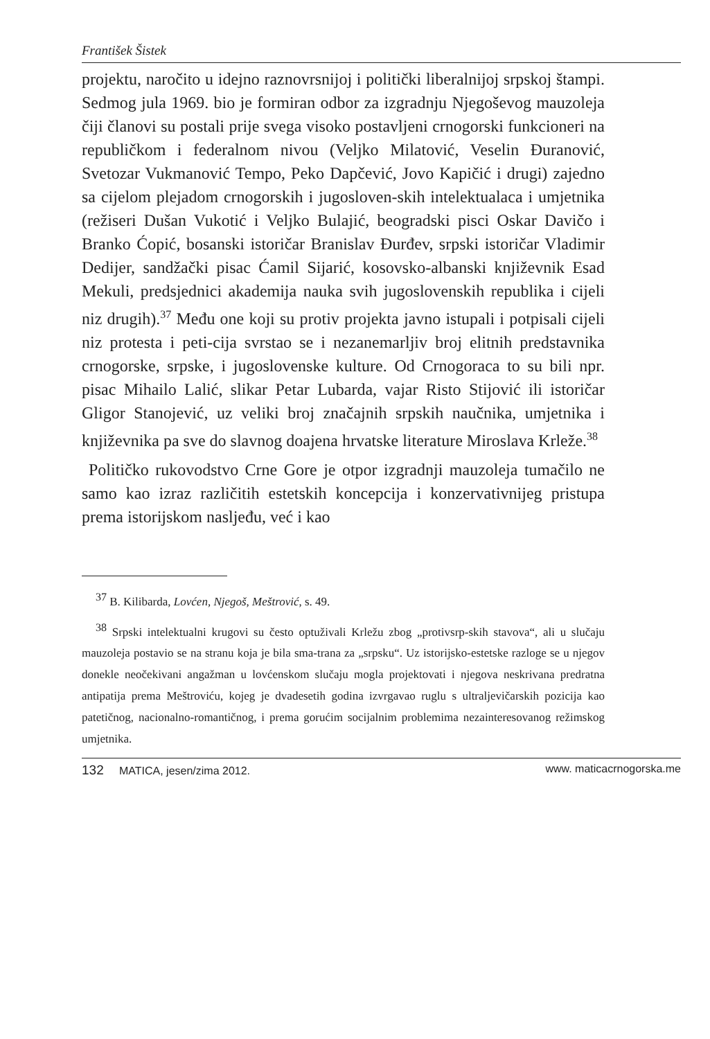František Šistek
projektu, naročito u idejno raznovrsnijoj i politički liberalnijoj srpskoj štampi. Sedmog jula 1969. bio je formiran odbor za izgradnju Njegoševog mauzoleja čiji članovi su postali prije svega visoko postavljeni crnogorski funkcioneri na republičkom i federalnom nivou (Veljko Milatović, Veselin Đuranović, Svetozar Vukmanović Tempo, Peko Dapčević, Jovo Kapičić i drugi) zajedno sa cijelom plejadom crnogorskih i jugosloven-skih intelektualaca i umjetnika (režiseri Dušan Vukotić i Veljko Bulajić, beogradski pisci Oskar Davičo i Branko Ćopić, bosanski istoričar Branislav Đurđev, srpski istoričar Vladimir Dedijer, sandžački pisac Ćamil Sijarić, kosovsko-albanski književnik Esad Mekuli, predsjednici akademija nauka svih jugoslovenskih republika i cijeli niz drugih).<sup>37</sup> Među one koji su protiv projekta javno istupali i potpisali cijeli niz protesta i peti-cija svrstao se i nezanemarljiv broj elitnih predstavnika crnogorske, srpske, i jugoslovenske kulture. Od Crnogoraca to su bili npr. pisac Mihailo Lalić, slikar Petar Lubarda, vajar Risto Stijović ili istoričar Gligor Stanojević, uz veliki broj značajnih srpskih naučnika, umjetnika i književnika pa sve do slavnog doajena hrvatske literature Miroslava Krleže.<sup>38</sup>
Političko rukovodstvo Crne Gore je otpor izgradnji mauzoleja tumačilo ne samo kao izraz različitih estetskih koncepcija i konzervativnijeg pristupa prema istorijskom nasljeđu, već i kao
<sup>37</sup> B. Kilibarda, Lovćen, Njegoš, Meštrović, s. 49.
<sup>38</sup> Srpski intelektualni krugovi su često optuživali Krležu zbog „protivsrp-skih stavova“, ali u slučaju mauzoleja postavio se na stranu koja je bila sma-trana za „srpsku“. Uz istorijsko-estetske razloge se u njegov donekle neočekivani angažman u lovćenskom slučaju mogla projektovati i njegova neskrivana predratna antipatija prema Meštroviću, kojeg je dvadesetih godina izvrgavao ruglu s ultraljevičarskih pozicija kao patetičnog, nacionalno-romantičnog, i prema gorućim socijalnim problemima nezainteresovanog režimskog umjetnika.
132 MATICA, jesen/zima 2012. www. maticacrnogorska.me